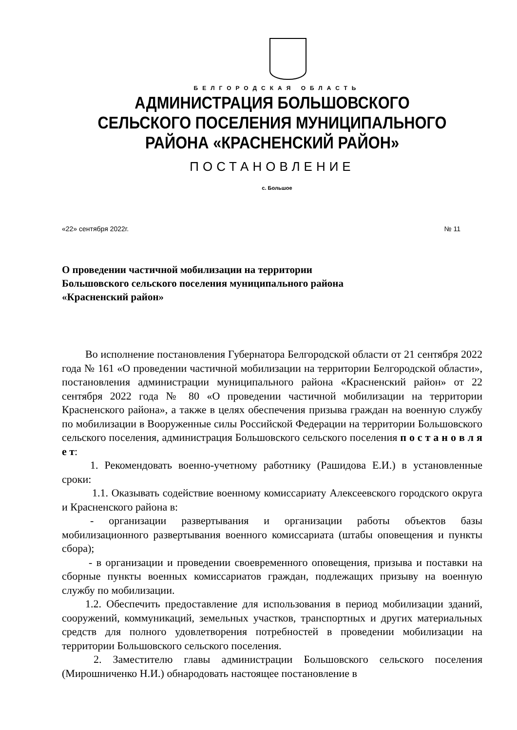БЕЛГОРОДСКАЯ ОБЛАСТЬ
АДМИНИСТРАЦИЯ БОЛЬШОВСКОГО
СЕЛЬСКОГО ПОСЕЛЕНИЯ МУНИЦИПАЛЬНОГО
РАЙОНА «КРАСНЕНСКИЙ РАЙОН»
ПОСТАНОВЛЕНИЕ
с. Большое
«22» сентября 2022г. № 11
О проведении частичной мобилизации на территории
Большовского сельского поселения муниципального района
«Красненский район»
Во исполнение постановления Губернатора Белгородской области от 21 сентября 2022 года № 161 «О проведении частичной мобилизации на территории Белгородской области», постановления администрации муниципального района «Красненский район» от 22 сентября 2022 года № 80 «О проведении частичной мобилизации на территории Красненского района», а также в целях обеспечения призыва граждан на военную службу по мобилизации в Вооруженные силы Российской Федерации на территории Большовского сельского поселения, администрация Большовского сельского поселения п о с т а н о в л я е т:
1. Рекомендовать военно-учетному работнику (Рашидова Е.И.) в установленные сроки:
1.1. Оказывать содействие военному комиссариату Алексеевского городского округа и Красненского района в:
- организации развертывания и организации работы объектов базы мобилизационного развертывания военного комиссариата (штабы оповещения и пункты сбора);
- в организации и проведении своевременного оповещения, призыва и поставки на сборные пункты военных комиссариатов граждан, подлежащих призыву на военную службу по мобилизации.
1.2. Обеспечить предоставление для использования в период мобилизации зданий, сооружений, коммуникаций, земельных участков, транспортных и других материальных средств для полного удовлетворения потребностей в проведении мобилизации на территории Большовского сельского поселения.
2. Заместителю главы администрации Большовского сельского поселения (Мирошниченко Н.И.) обнародовать настоящее постановление в